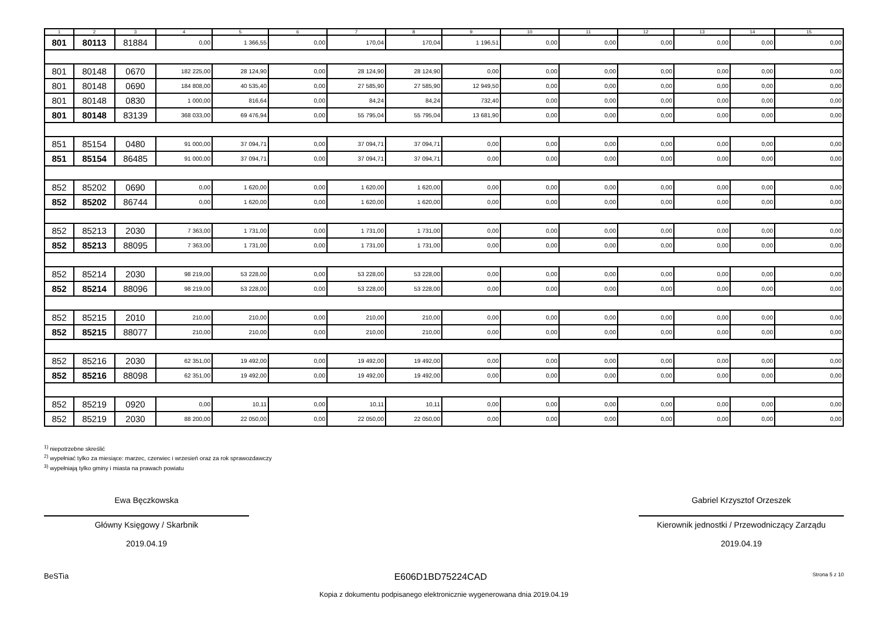| 1 | 2 | 3 | 4 | 5 | 6 | 7 | 8 | 9 | 10 | 11 | 12 | 13 | 14 | 15 |
| --- | --- | --- | --- | --- | --- | --- | --- | --- | --- | --- | --- | --- | --- | --- |
| 801 | 80113 | 81884 | 0,00 | 1 366,55 | 0,00 | 170,04 | 170,04 | 1 196,51 | 0,00 | 0,00 | 0,00 | 0,00 | 0,00 | 0,00 |
| 801 | 80148 | 0670 | 182 225,00 | 28 124,90 | 0,00 | 28 124,90 | 28 124,90 | 0,00 | 0,00 | 0,00 | 0,00 | 0,00 | 0,00 | 0,00 |
| 801 | 80148 | 0690 | 184 808,00 | 40 535,40 | 0,00 | 27 585,90 | 27 585,90 | 12 949,50 | 0,00 | 0,00 | 0,00 | 0,00 | 0,00 | 0,00 |
| 801 | 80148 | 0830 | 1 000,00 | 816,64 | 0,00 | 84,24 | 84,24 | 732,40 | 0,00 | 0,00 | 0,00 | 0,00 | 0,00 | 0,00 |
| 801 | 80148 | 83139 | 368 033,00 | 69 476,94 | 0,00 | 55 795,04 | 55 795,04 | 13 681,90 | 0,00 | 0,00 | 0,00 | 0,00 | 0,00 | 0,00 |
| 851 | 85154 | 0480 | 91 000,00 | 37 094,71 | 0,00 | 37 094,71 | 37 094,71 | 0,00 | 0,00 | 0,00 | 0,00 | 0,00 | 0,00 | 0,00 |
| 851 | 85154 | 86485 | 91 000,00 | 37 094,71 | 0,00 | 37 094,71 | 37 094,71 | 0,00 | 0,00 | 0,00 | 0,00 | 0,00 | 0,00 | 0,00 |
| 852 | 85202 | 0690 | 0,00 | 1 620,00 | 0,00 | 1 620,00 | 1 620,00 | 0,00 | 0,00 | 0,00 | 0,00 | 0,00 | 0,00 | 0,00 |
| 852 | 85202 | 86744 | 0,00 | 1 620,00 | 0,00 | 1 620,00 | 1 620,00 | 0,00 | 0,00 | 0,00 | 0,00 | 0,00 | 0,00 | 0,00 |
| 852 | 85213 | 2030 | 7 363,00 | 1 731,00 | 0,00 | 1 731,00 | 1 731,00 | 0,00 | 0,00 | 0,00 | 0,00 | 0,00 | 0,00 | 0,00 |
| 852 | 85213 | 88095 | 7 363,00 | 1 731,00 | 0,00 | 1 731,00 | 1 731,00 | 0,00 | 0,00 | 0,00 | 0,00 | 0,00 | 0,00 | 0,00 |
| 852 | 85214 | 2030 | 98 219,00 | 53 228,00 | 0,00 | 53 228,00 | 53 228,00 | 0,00 | 0,00 | 0,00 | 0,00 | 0,00 | 0,00 | 0,00 |
| 852 | 85214 | 88096 | 98 219,00 | 53 228,00 | 0,00 | 53 228,00 | 53 228,00 | 0,00 | 0,00 | 0,00 | 0,00 | 0,00 | 0,00 | 0,00 |
| 852 | 85215 | 2010 | 210,00 | 210,00 | 0,00 | 210,00 | 210,00 | 0,00 | 0,00 | 0,00 | 0,00 | 0,00 | 0,00 | 0,00 |
| 852 | 85215 | 88077 | 210,00 | 210,00 | 0,00 | 210,00 | 210,00 | 0,00 | 0,00 | 0,00 | 0,00 | 0,00 | 0,00 | 0,00 |
| 852 | 85216 | 2030 | 62 351,00 | 19 492,00 | 0,00 | 19 492,00 | 19 492,00 | 0,00 | 0,00 | 0,00 | 0,00 | 0,00 | 0,00 | 0,00 |
| 852 | 85216 | 88098 | 62 351,00 | 19 492,00 | 0,00 | 19 492,00 | 19 492,00 | 0,00 | 0,00 | 0,00 | 0,00 | 0,00 | 0,00 | 0,00 |
| 852 | 85219 | 0920 | 0,00 | 10,11 | 0,00 | 10,11 | 10,11 | 0,00 | 0,00 | 0,00 | 0,00 | 0,00 | 0,00 | 0,00 |
| 852 | 85219 | 2030 | 88 200,00 | 22 050,00 | 0,00 | 22 050,00 | 22 050,00 | 0,00 | 0,00 | 0,00 | 0,00 | 0,00 | 0,00 | 0,00 |
<sup>1)</sup> niepotrzebne skreślić
<sup>2)</sup> wypełniać tylko za miesiące: marzec, czerwiec i wrzesień oraz za rok sprawozdawczy
<sup>3)</sup> wypełniają tylko gminy i miasta na prawach powiatu
Ewa Bęczkowska
Główny Księgowy / Skarbnik
2019.04.19
Gabriel Krzysztof Orzeszek
Kierownik jednostki / Przewodniczący Zarządu
2019.04.19
BeSTia E606D1BD75224CAD Strona 5 z 10
Kopia z dokumentu podpisanego elektronicznie wygenerowana dnia 2019.04.19